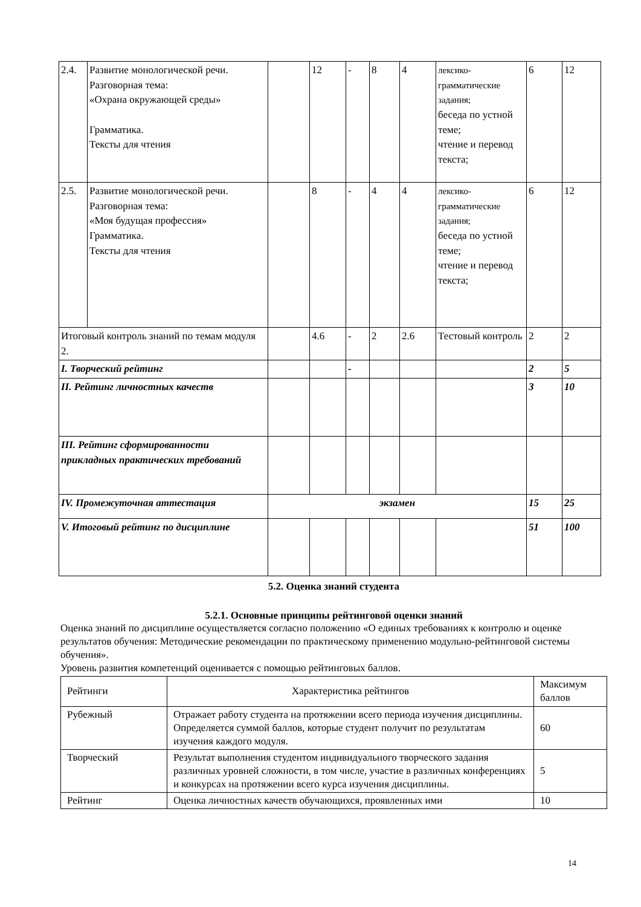| 2.4. | Развитие монологической речи. Разговорная тема: «Охрана окружающей среды» Грамматика. Тексты для чтения | | 12 | - | 8 | 4 | лексико-грамматические задания; беседа по устной теме; чтение и перевод текста; | 6 | 12 |
| 2.5. | Развитие монологической речи. Разговорная тема: «Моя будущая профессия» Грамматика. Тексты для чтения | | 8 | - | 4 | 4 | лексико-грамматические задания; беседа по устной теме; чтение и перевод текста; | 6 | 12 |
| Итоговый контроль знаний по темам модуля 2. | | | 4.6 | - | 2 | 2.6 | Тестовый контроль | 2 | 2 |
| I. Творческий рейтинг | | | | - | | | | 2 | 5 |
| II. Рейтинг личностных качеств | | | | | | | | 3 | 10 |
| III. Рейтинг сформированности прикладных практических требований | | | | | | | | | |
| IV. Промежуточная аттестация | | экзамен | | | | | | 15 | 25 |
| V. Итоговый рейтинг по дисциплине | | | | | | | | 51 | 100 |
5.2. Оценка знаний студента
5.2.1. Основные принципы рейтинговой оценки знаний
Оценка знаний по дисциплине осуществляется согласно положению «О единых требованиях к контролю и оценке результатов обучения: Методические рекомендации по практическому применению модульно-рейтинговой системы обучения».
Уровень развития компетенций оценивается с помощью рейтинговых баллов.
| Рейтинги | Характеристика рейтингов | Максимум баллов |
| Рубежный | Отражает работу студента на протяжении всего периода изучения дисциплины. Определяется суммой баллов, которые студент получит по результатам изучения каждого модуля. | 60 |
| Творческий | Результат выполнения студентом индивидуального творческого задания различных уровней сложности, в том числе, участие в различных конференциях и конкурсах на протяжении всего курса изучения дисциплины. | 5 |
| Рейтинг | Оценка личностных качеств обучающихся, проявленных ими | 10 |
14